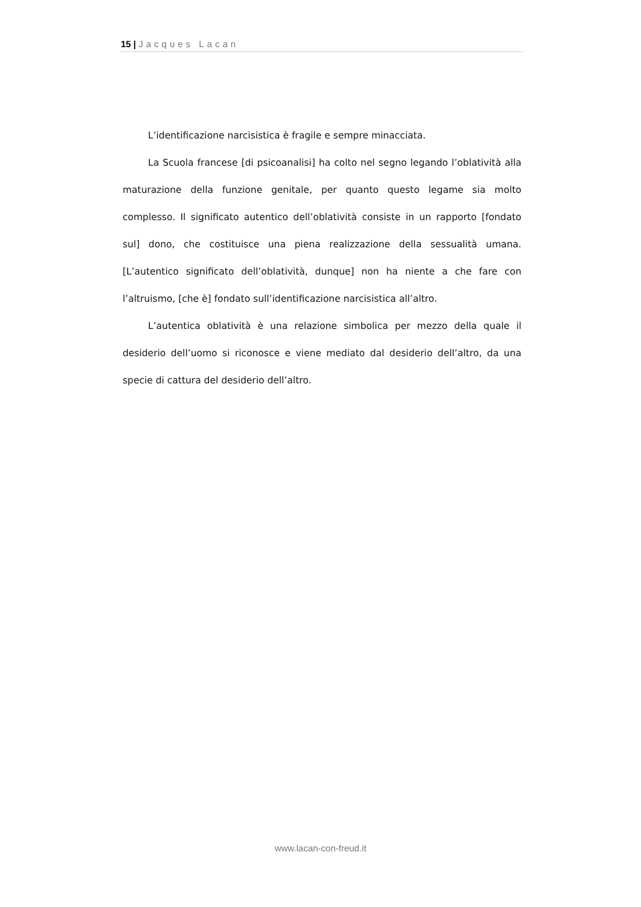15 | Jacques Lacan
L’identificazione narcisistica è fragile e sempre minacciata.
La Scuola francese [di psicoanalisi] ha colto nel segno legando l’oblatività alla maturazione della funzione genitale, per quanto questo legame sia molto complesso. Il significato autentico dell’oblatività consiste in un rapporto [fondato sul] dono, che costituisce una piena realizzazione della sessualità umana. [L’autentico significato dell’oblatività, dunque] non ha niente a che fare con l’altruismo, [che è] fondato sull’identificazione narcisistica all’altro.
L’autentica oblatività è una relazione simbolica per mezzo della quale il desiderio dell’uomo si riconosce e viene mediato dal desiderio dell’altro, da una specie di cattura del desiderio dell’altro.
www.lacan-con-freud.it